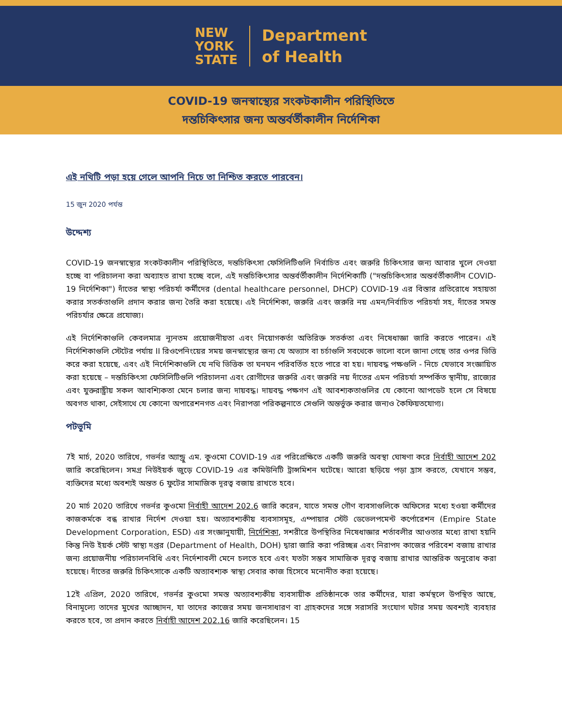NEW
YORK
STATE
Department
of Health
COVID-19 জনস্বাস্থ্যের সংকটকালীন পরিস্থিতিতে
দন্তচিকিৎসার জন্য অন্তর্বর্তীকালীন নির্দেশিকা
এই নথিটি পড়া হয়ে গেলে আপনি নিচে তা নিশ্চিত করতে পারবেন।
15 জুন 2020 পর্যন্ত
উদ্দেশ্য
COVID-19 জনস্বাস্থ্যের সংকটকালীন পরিস্থিতিতে, দন্তচিকিৎসা ফেসিলিটিগুলি নির্বাচিত এবং জরুরি চিকিৎসার জন্য আবার খুলে দেওয়া হচ্ছে বা পরিচালনা করা অব্যাহত রাখা হচ্ছে বলে, এই দন্তচিকিৎসার অন্তর্বর্তীকালীন নির্দেশিকাটি ("দন্তচিকিৎসার অন্তর্বর্তীকালীন COVID-19 নির্দেশিকা") দাঁতের স্বাস্থ্য পরিচর্যা কর্মীদের (dental healthcare personnel, DHCP) COVID-19 এর বিস্তার প্রতিরোধে সহায়তা করার সতর্কতাগুলি প্রদান করার জন্য তৈরি করা হয়েছে। এই নির্দেশিকা, জরুরি এবং জরুরি নয় এমন/নির্বাচিত পরিচর্যা সহ, দাঁতের সমস্ত পরিচর্যার ক্ষেত্রে প্রযোজ্য।
এই নির্দেশিকাগুলি কেবলমাত্র ন্যূনতম প্রয়োজনীয়তা এবং নিয়োগকর্তা অতিরিক্ত সতর্কতা এবং নিষেধাজ্ঞা জারি করতে পারেন। এই নির্দেশিকাগুলি স্টেটের পর্যায় II রিওপেনিংয়ের সময় জনস্বাস্থ্যের জন্য যে অভ্যাস বা চর্চাগুলি সবথেকে ভালো বলে জানা গেছে তার ওপর ভিত্তি করে করা হয়েছে, এবং এই নির্দেশিকাগুলি যে নথি ভিত্তিক তা ঘনঘন পরিবর্তিত হতে পারে বা হয়। দায়বদ্ধ পক্ষগুলি - নিচে যেভাবে সংজ্ঞায়িত করা হয়েছে – দন্তচিকিৎসা ফেসিলিটিগুলি পরিচালনা এবং রোগীদের জরুরি এবং জরুরি নয় দাঁতের এমন পরিচর্যা সম্পর্কিত স্থানীয়, রাজ্যের এবং যুক্তরাষ্ট্রীয় সকল আবশ্যিকতা মেনে চলার জন্য দায়বদ্ধ। দায়বদ্ধ পক্ষগণ এই আবশ্যকতাগুলির যে কোনো আপডেট হলে সে বিষয়ে অবগত থাকা, সেইসাথে যে কোনো অপারেশনগত এবং নিরাপত্তা পরিকল্পনাতে সেগুলি অন্তর্ভুক্ত করার জন্যও কৈফিয়তযোগ্য।
পটভূমি
7ই মার্চ, 2020 তারিখে, গভর্নর অ্যান্ড্রু এম. কুওমো COVID-19 এর পরিপ্রেক্ষিতে একটি জরুরি অবস্থা ঘোষণা করে নির্বাহী আদেশ 202 জারি করেছিলেন। সমগ্র নিউইয়র্ক জুড়ে COVID-19 এর কমিউনিটি ট্রান্সমিশন ঘটেছে। আরো ছড়িয়ে পড়া হ্রাস করতে, যেখানে সম্ভব, ব্যক্তিদের মধ্যে অবশ্যই অন্তত 6 ফুটের সামাজিক দূরত্ব বজায় রাখতে হবে।
20 মার্চ 2020 তারিখে গভর্নর কুওমো নির্বাহী আদেশ 202.6 জারি করেন, যাতে সমস্ত গৌণ ব্যবসাগুলিকে অফিসের মধ্যে হওয়া কর্মীদের কাজকর্মকে বন্ধ রাখার নির্দেশ দেওয়া হয়। অত্যাবশ্যকীয় ব্যবসাসমূহ, এম্পায়ার স্টেট ডেভেলপমেন্ট কর্পোরেশন (Empire State Development Corporation, ESD) এর সংজ্ঞানুযায়ী, নির্দেশিকা, সশরীরে উপস্থিতির নিষেধাজ্ঞার শর্তাবলীর আওতার মধ্যে রাখা হয়নি কিন্তু নিউ ইয়র্ক স্টেট স্বাস্থ্য দপ্তর (Department of Health, DOH) দ্বারা জারি করা পরিচ্ছন্ন এবং নিরাপদ কাজের পরিবেশ বজায় রাখার জন্য প্রয়োজনীয় পরিচালনবিধি এবং নির্দেশাবলী মেনে চলতে হবে এবং যতটা সম্ভব সামাজিক দূরত্ব বজায় রাখার আন্তরিক অনুরোধ করা হয়েছে। দাঁতের জরুরি চিকিৎসাকে একটি অত্যাবশ্যক স্বাস্থ্য সেবার কাজ হিসেবে মনোনীত করা হয়েছে।
12ই এপ্রিল, 2020 তারিখে, গভর্নর কুওমো সমস্ত অত্যাবশ্যকীয় ব্যবসায়ীক প্রতিষ্ঠানকে তার কর্মীদের, যারা কর্মস্থলে উপস্থিত আছে, বিনামূল্যে তাদের মুখের আচ্ছাদন, যা তাদের কাজের সময় জনসাধারণ বা গ্রাহকদের সঙ্গে সরাসরি সংযোগ ঘটার সময় অবশ্যই ব্যবহার করতে হবে, তা প্রদান করতে নির্বাহী আদেশ 202.16 জারি করেছিলেন। 15